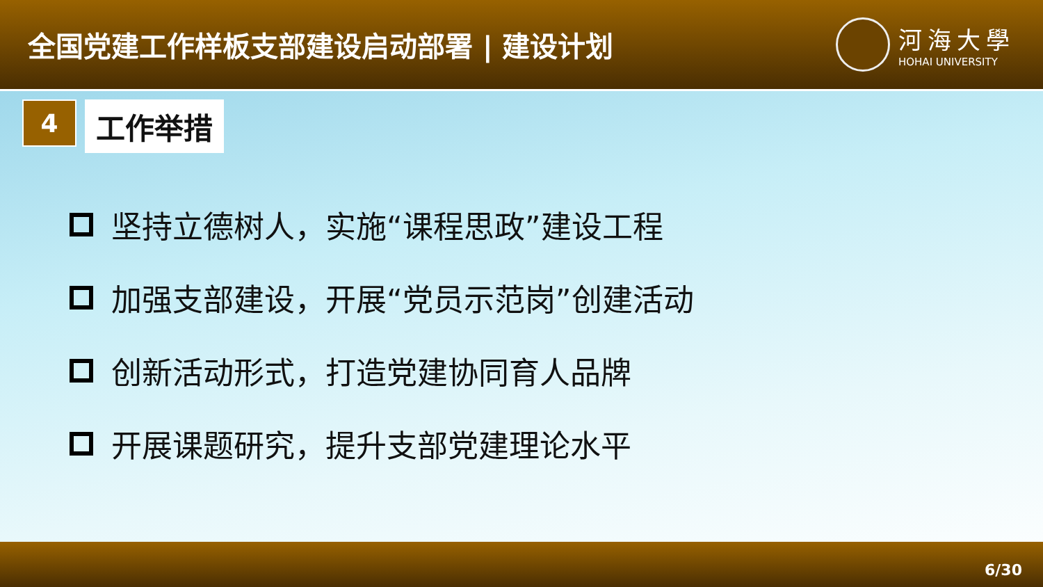全国党建工作样板支部建设启动部署 | 建设计划
河海大學
HOHAI UNIVERSITY
4
工作举措
坚持立德树人，实施“课程思政”建设工程
加强支部建设，开展“党员示范岗”创建活动
创新活动形式，打造党建协同育人品牌
开展课题研究，提升支部党建理论水平
6/30